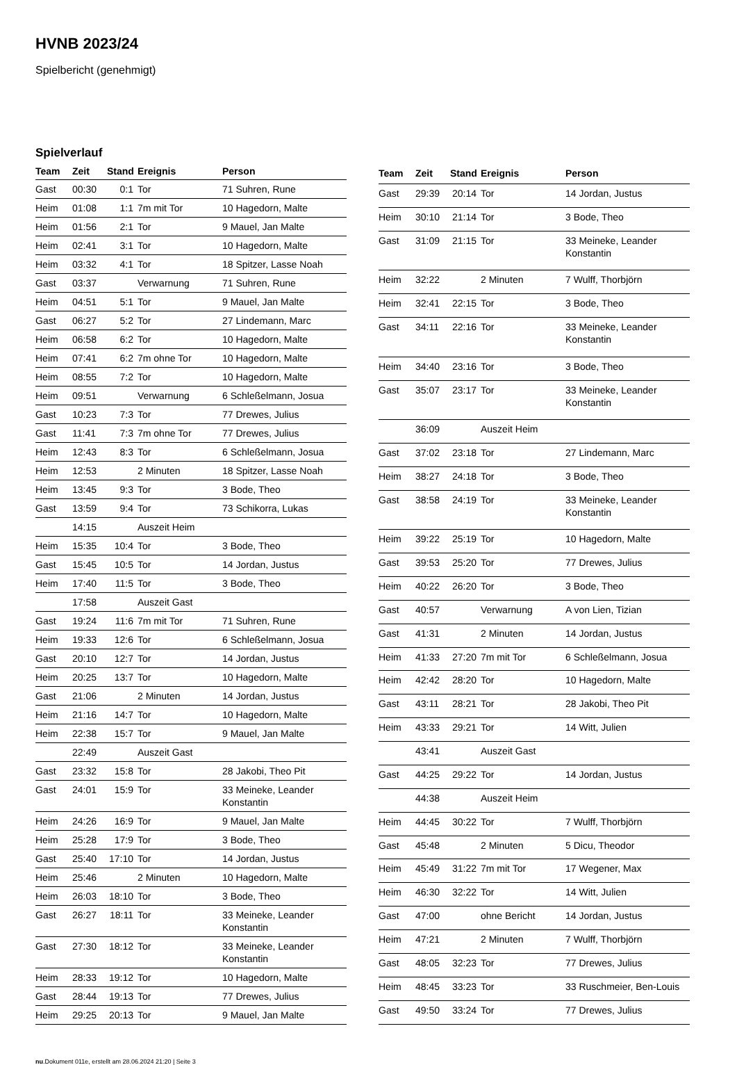HVNB 2023/24
Spielbericht (genehmigt)
Spielverlauf
| Team | Zeit | Stand | Ereignis | Person |
| --- | --- | --- | --- | --- |
| Gast | 00:30 | 0:1 | Tor | 71 Suhren, Rune |
| Heim | 01:08 | 1:1 | 7m mit Tor | 10 Hagedorn, Malte |
| Heim | 01:56 | 2:1 | Tor | 9 Mauel, Jan Malte |
| Heim | 02:41 | 3:1 | Tor | 10 Hagedorn, Malte |
| Heim | 03:32 | 4:1 | Tor | 18 Spitzer, Lasse Noah |
| Gast | 03:37 | | Verwarnung | 71 Suhren, Rune |
| Heim | 04:51 | 5:1 | Tor | 9 Mauel, Jan Malte |
| Gast | 06:27 | 5:2 | Tor | 27 Lindemann, Marc |
| Heim | 06:58 | 6:2 | Tor | 10 Hagedorn, Malte |
| Heim | 07:41 | 6:2 | 7m ohne Tor | 10 Hagedorn, Malte |
| Heim | 08:55 | 7:2 | Tor | 10 Hagedorn, Malte |
| Heim | 09:51 | | Verwarnung | 6 Schleßelmann, Josua |
| Gast | 10:23 | 7:3 | Tor | 77 Drewes, Julius |
| Gast | 11:41 | 7:3 | 7m ohne Tor | 77 Drewes, Julius |
| Heim | 12:43 | 8:3 | Tor | 6 Schleßelmann, Josua |
| Heim | 12:53 | | 2 Minuten | 18 Spitzer, Lasse Noah |
| Heim | 13:45 | 9:3 | Tor | 3 Bode, Theo |
| Gast | 13:59 | 9:4 | Tor | 73 Schikorra, Lukas |
| | 14:15 | | Auszeit Heim | |
| Heim | 15:35 | 10:4 | Tor | 3 Bode, Theo |
| Gast | 15:45 | 10:5 | Tor | 14 Jordan, Justus |
| Heim | 17:40 | 11:5 | Tor | 3 Bode, Theo |
| | 17:58 | | Auszeit Gast | |
| Gast | 19:24 | 11:6 | 7m mit Tor | 71 Suhren, Rune |
| Heim | 19:33 | 12:6 | Tor | 6 Schleßelmann, Josua |
| Gast | 20:10 | 12:7 | Tor | 14 Jordan, Justus |
| Heim | 20:25 | 13:7 | Tor | 10 Hagedorn, Malte |
| Gast | 21:06 | | 2 Minuten | 14 Jordan, Justus |
| Heim | 21:16 | 14:7 | Tor | 10 Hagedorn, Malte |
| Heim | 22:38 | 15:7 | Tor | 9 Mauel, Jan Malte |
| | 22:49 | | Auszeit Gast | |
| Gast | 23:32 | 15:8 | Tor | 28 Jakobi, Theo Pit |
| Gast | 24:01 | 15:9 | Tor | 33 Meineke, Leander Konstantin |
| Heim | 24:26 | 16:9 | Tor | 9 Mauel, Jan Malte |
| Heim | 25:28 | 17:9 | Tor | 3 Bode, Theo |
| Gast | 25:40 | 17:10 | Tor | 14 Jordan, Justus |
| Heim | 25:46 | | 2 Minuten | 10 Hagedorn, Malte |
| Heim | 26:03 | 18:10 | Tor | 3 Bode, Theo |
| Gast | 26:27 | 18:11 | Tor | 33 Meineke, Leander Konstantin |
| Gast | 27:30 | 18:12 | Tor | 33 Meineke, Leander Konstantin |
| Heim | 28:33 | 19:12 | Tor | 10 Hagedorn, Malte |
| Gast | 28:44 | 19:13 | Tor | 77 Drewes, Julius |
| Heim | 29:25 | 20:13 | Tor | 9 Mauel, Jan Malte |
| Team | Zeit | Stand | Ereignis | Person |
| --- | --- | --- | --- | --- |
| Gast | 29:39 | 20:14 | Tor | 14 Jordan, Justus |
| Heim | 30:10 | 21:14 | Tor | 3 Bode, Theo |
| Gast | 31:09 | 21:15 | Tor | 33 Meineke, Leander Konstantin |
| Heim | 32:22 | | 2 Minuten | 7 Wulff, Thorbjörn |
| Heim | 32:41 | 22:15 | Tor | 3 Bode, Theo |
| Gast | 34:11 | 22:16 | Tor | 33 Meineke, Leander Konstantin |
| Heim | 34:40 | 23:16 | Tor | 3 Bode, Theo |
| Gast | 35:07 | 23:17 | Tor | 33 Meineke, Leander Konstantin |
| | 36:09 | | Auszeit Heim | |
| Gast | 37:02 | 23:18 | Tor | 27 Lindemann, Marc |
| Heim | 38:27 | 24:18 | Tor | 3 Bode, Theo |
| Gast | 38:58 | 24:19 | Tor | 33 Meineke, Leander Konstantin |
| Heim | 39:22 | 25:19 | Tor | 10 Hagedorn, Malte |
| Gast | 39:53 | 25:20 | Tor | 77 Drewes, Julius |
| Heim | 40:22 | 26:20 | Tor | 3 Bode, Theo |
| Gast | 40:57 | | Verwarnung | A von Lien, Tizian |
| Gast | 41:31 | | 2 Minuten | 14 Jordan, Justus |
| Heim | 41:33 | 27:20 | 7m mit Tor | 6 Schleßelmann, Josua |
| Heim | 42:42 | 28:20 | Tor | 10 Hagedorn, Malte |
| Gast | 43:11 | 28:21 | Tor | 28 Jakobi, Theo Pit |
| Heim | 43:33 | 29:21 | Tor | 14 Witt, Julien |
| | 43:41 | | Auszeit Gast | |
| Gast | 44:25 | 29:22 | Tor | 14 Jordan, Justus |
| | 44:38 | | Auszeit Heim | |
| Heim | 44:45 | 30:22 | Tor | 7 Wulff, Thorbjörn |
| Gast | 45:48 | | 2 Minuten | 5 Dicu, Theodor |
| Heim | 45:49 | 31:22 | 7m mit Tor | 17 Wegener, Max |
| Heim | 46:30 | 32:22 | Tor | 14 Witt, Julien |
| Gast | 47:00 | | ohne Bericht | 14 Jordan, Justus |
| Heim | 47:21 | | 2 Minuten | 7 Wulff, Thorbjörn |
| Gast | 48:05 | 32:23 | Tor | 77 Drewes, Julius |
| Heim | 48:45 | 33:23 | Tor | 33 Ruschmeier, Ben-Louis |
| Gast | 49:50 | 33:24 | Tor | 77 Drewes, Julius |
nu.Dokument 011e, erstellt am 28.06.2024 21:20 | Seite 3